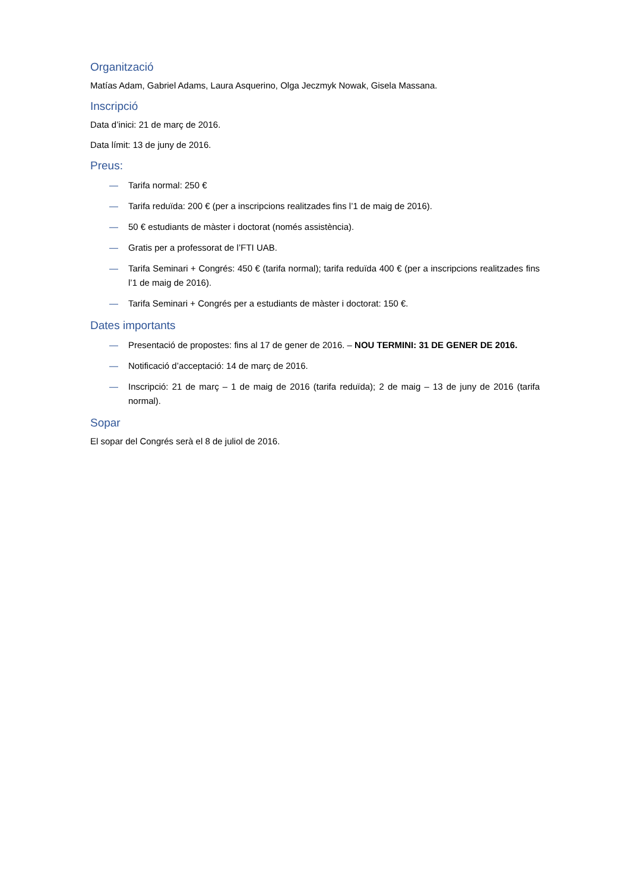Organització
Matías Adam, Gabriel Adams, Laura Asquerino, Olga Jeczmyk Nowak, Gisela Massana.
Inscripció
Data d’inici: 21 de març de 2016.
Data límit: 13 de juny de 2016.
Preus:
— Tarifa normal: 250 €
— Tarifa reduïda: 200 € (per a inscripcions realitzades fins l’1 de maig de 2016).
— 50 € estudiants de màster i doctorat (només assistència).
— Gratis per a professorat de l’FTI UAB.
— Tarifa Seminari + Congrés: 450 € (tarifa normal); tarifa reduïda 400 € (per a inscripcions realitzades fins l’1 de maig de 2016).
— Tarifa Seminari + Congrés per a estudiants de màster i doctorat: 150 €.
Dates importants
— Presentació de propostes: fins al 17 de gener de 2016. – NOU TERMINI: 31 DE GENER DE 2016.
— Notificació d’acceptació: 14 de març de 2016.
— Inscripció: 21 de març – 1 de maig de 2016 (tarifa reduïda); 2 de maig – 13 de juny de 2016 (tarifa normal).
Sopar
El sopar del Congrés serà el 8 de juliol de 2016.